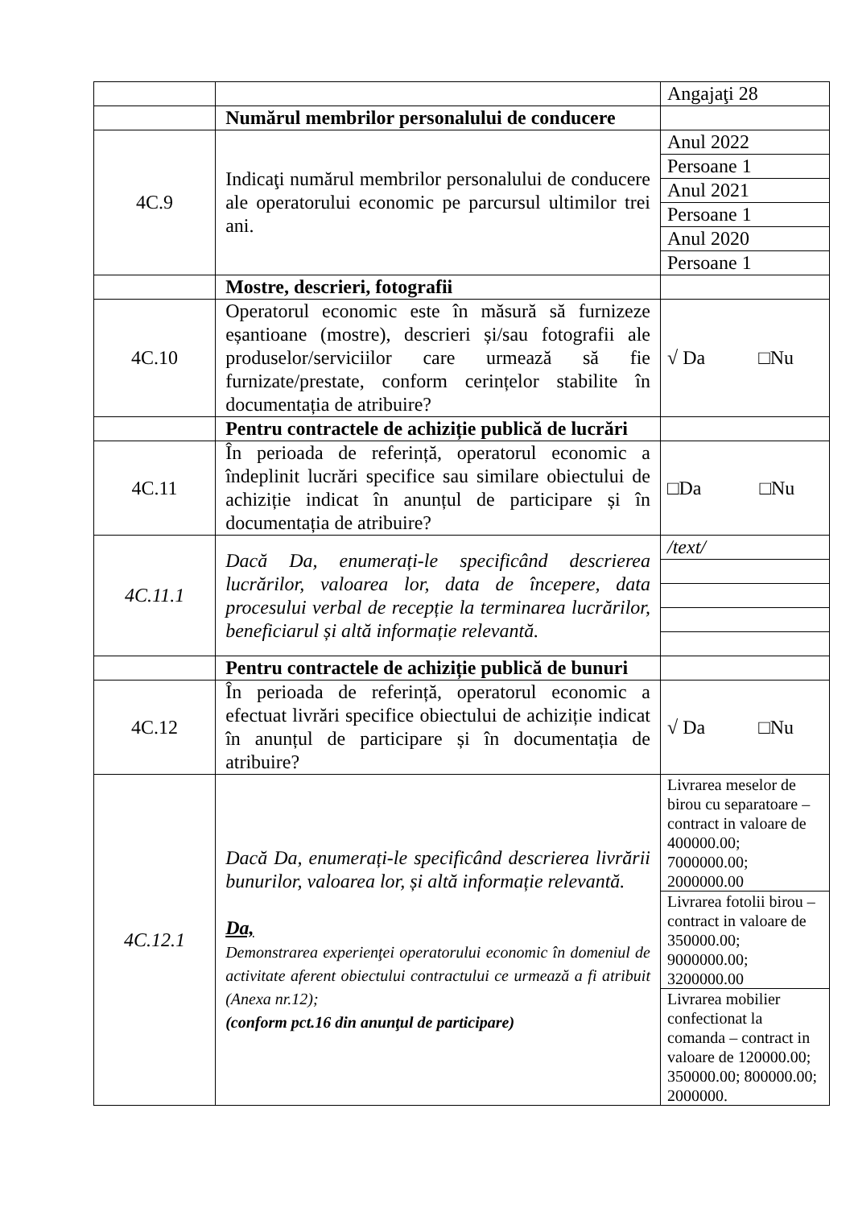| | | Angajaţi 28 |
| | Numărul membrilor personalului de conducere | |
| 4C.9 | Indicaţi numărul membrilor personalului de conducere ale operatorului economic pe parcursul ultimilor trei ani. | / Anul 2022 / / Persoane 1 / / Anul 2021 / / Persoane 1 / / Anul 2020 / / Persoane 1 / |
| | Mostre, descrieri, fotografii | |
| 4C.10 | Operatorul economic este în măsură să furnizeze eșantioane (mostre), descrieri și/sau fotografii ale produselor/serviciilor care urmează să fie furnizate/prestate, conform cerințelor stabilite în documentația de atribuire? | √ Da □Nu |
| | Pentru contractele de achiziție publică de lucrări | |
| 4C.11 | În perioada de referință, operatorul economic a îndeplinit lucrări specifice sau similare obiectului de achiziție indicat în anunțul de participare și în documentația de atribuire? | □Da □Nu |
| 4C.11.1 | Dacă Da, enumerați-le specificând descrierea lucrărilor, valoarea lor, data de începere, data procesului verbal de recepție la terminarea lucrărilor, beneficiarul și altă informație relevantă. | / /text/ / |
| | Pentru contractele de achiziție publică de bunuri | |
| 4C.12 | În perioada de referință, operatorul economic a efectuat livrări specifice obiectului de achiziție indicat în anunțul de participare și în documentația de atribuire? | √ Da □Nu |
| 4C.12.1 | Dacă Da, enumerați-le specificând descrierea livrării bunurilor, valoarea lor, și altă informație relevantă. Da, Demonstrarea experienţei operatorului economic în domeniul de activitate aferent obiectului contractului ce urmează a fi atribuit (Anexa nr.12); (conform pct.16 din anunţul de participare) | / Livrarea meselor de birou cu separatoare – contract in valoare de 400000.00; 7000000.00; 2000000.00 / / Livrarea fotolii birou – contract in valoare de 350000.00; 9000000.00; 3200000.00 / / Livrarea mobilier confectionat la comanda – contract in valoare de 120000.00; 350000.00; 800000.00; 2000000. / |